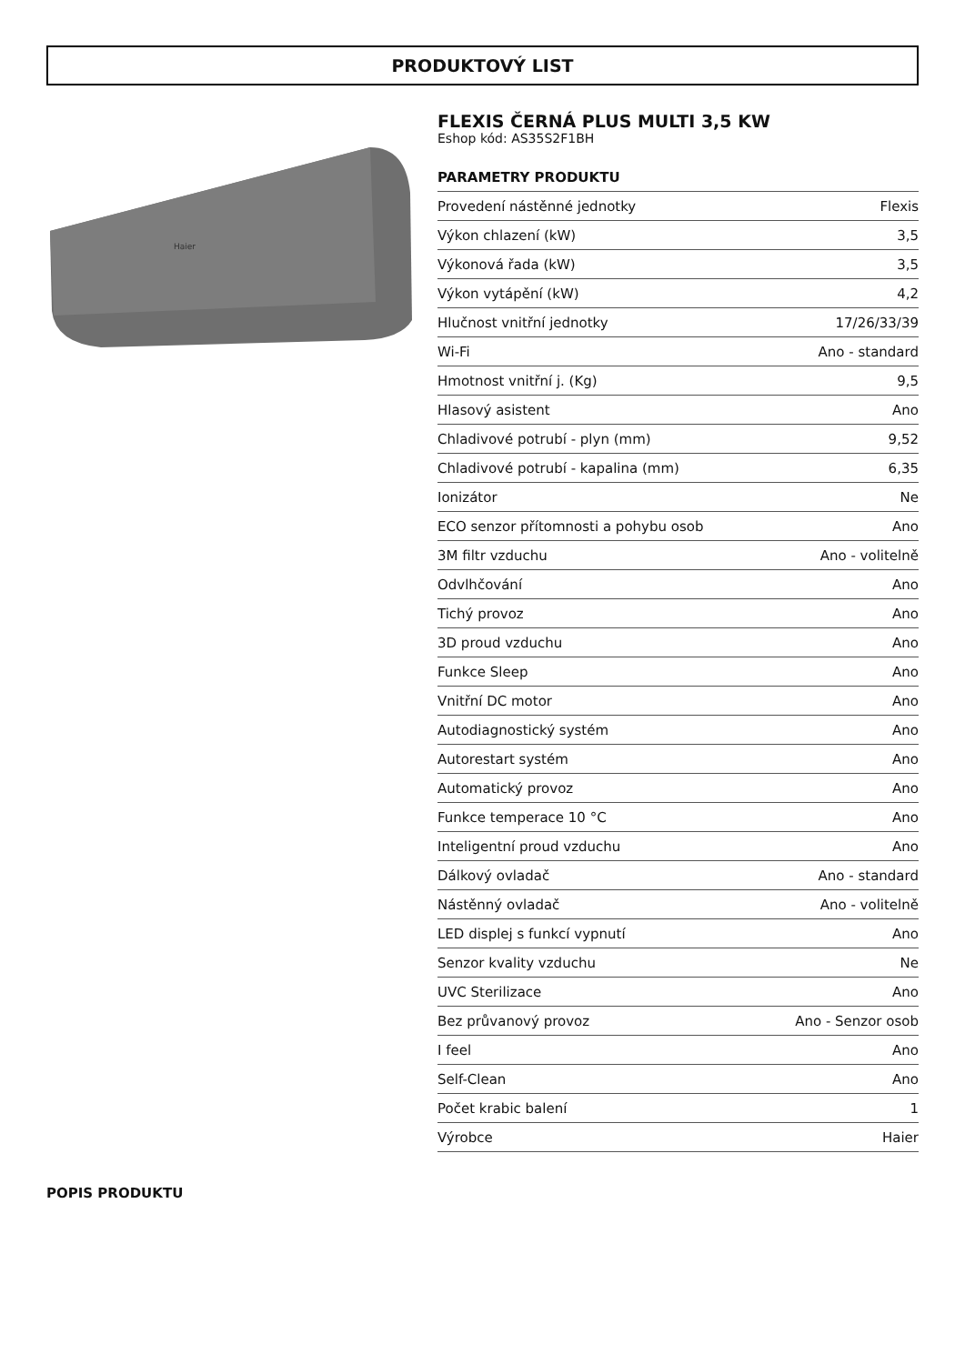PRODUKTOVÝ LIST
Haier
FLEXIS ČERNÁ PLUS MULTI 3,5 KW
Eshop kód: AS35S2F1BH
PARAMETRY PRODUKTU
| Provedení nástěnné jednotky | Flexis |
| Výkon chlazení (kW) | 3,5 |
| Výkonová řada (kW) | 3,5 |
| Výkon vytápění (kW) | 4,2 |
| Hlučnost vnitřní jednotky | 17/26/33/39 |
| Wi-Fi | Ano - standard |
| Hmotnost vnitřní j. (Kg) | 9,5 |
| Hlasový asistent | Ano |
| Chladivové potrubí - plyn (mm) | 9,52 |
| Chladivové potrubí - kapalina (mm) | 6,35 |
| Ionizátor | Ne |
| ECO senzor přítomnosti a pohybu osob | Ano |
| 3M filtr vzduchu | Ano - volitelně |
| Odvlhčování | Ano |
| Tichý provoz | Ano |
| 3D proud vzduchu | Ano |
| Funkce Sleep | Ano |
| Vnitřní DC motor | Ano |
| Autodiagnostický systém | Ano |
| Autorestart systém | Ano |
| Automatický provoz | Ano |
| Funkce temperace 10 °C | Ano |
| Inteligentní proud vzduchu | Ano |
| Dálkový ovladač | Ano - standard |
| Nástěnný ovladač | Ano - volitelně |
| LED displej s funkcí vypnutí | Ano |
| Senzor kvality vzduchu | Ne |
| UVC Sterilizace | Ano |
| Bez průvanový provoz | Ano - Senzor osob |
| I feel | Ano |
| Self-Clean | Ano |
| Počet krabic balení | 1 |
| Výrobce | Haier |
POPIS PRODUKTU